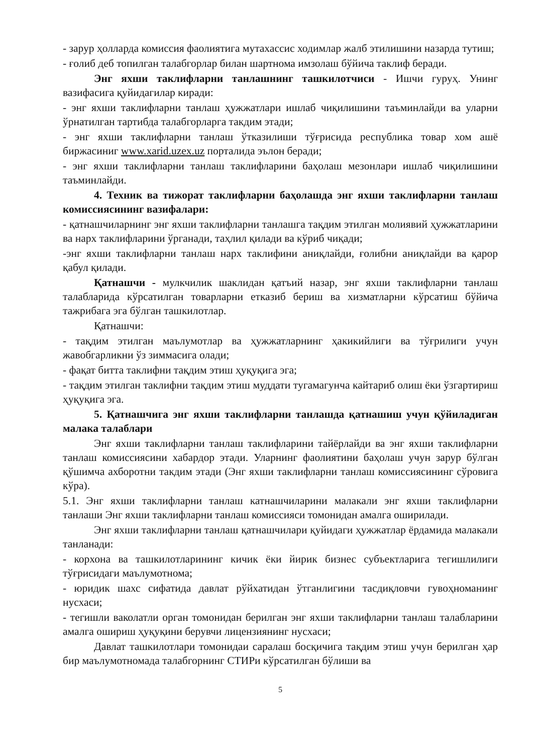- зарур ҳолларда комиссия фаолиятига мутахассис ходимлар жалб этилишини назарда тутиш;
- ғолиб деб топилган талабгорлар билан шартнома имзолаш бўйича таклиф беради.
Энг яхши таклифларни танлашнинг ташкилотчиси - Ишчи гуруҳ. Унинг вазифасига қуйидагилар киради:
- энг яхши таклифларни танлаш ҳужжатлари ишлаб чиқилишини таъминлайди ва уларни ўрнатилган тартибда талабгорларга такдим этади;
- энг яхши таклифларни танлаш ўтказилиши тўғрисида республика товар хом ашё биржасиниг www.xarid.uzex.uz порталида эълон беради;
- энг яхши таклифларни танлаш таклифларини баҳолаш мезонлари ишлаб чиқилишини таъминлайди.
4. Техник ва тижорат таклифларни баҳолашда энг яхши таклифларни танлаш комиссиясининг вазифалари:
- қатнашчиларнинг энг яхши таклифларни танлашга тақдим этилган молиявий ҳужжатларини ва нарх таклифларини ўрганади, таҳлил қилади ва кўриб чиқади;
-энг яхши таклифларни танлаш нарх таклифини аниқлайди, ғолибни аниқлайди ва қарор қабул қилади.
Қатнашчи - мулкчилик шаклидан қатъий назар, энг яхши таклифларни танлаш талабларида кўрсатилган товарларни етказиб бериш ва хизматларни кўрсатиш бўйича тажрибага эга бўлган ташкилотлар.
Қатнашчи:
- тақдим этилган маълумотлар ва ҳужжатларнинг ҳакикийлиги ва тўғрилиги учун жавобгарликни ўз зиммасига олади;
- фақат битта таклифни тақдим этиш ҳуқуқига эга;
- тақдим этилган таклифни тақдим этиш муддати тугамагунча кайтариб олиш ёки ўзгартириш ҳуқуқига эга.
5. Қатнашчига энг яхши таклифларни танлашда қатнашиш учун қўйиладиган малака талаблари
Энг яхши таклифларни танлаш таклифларини тайёрлайди ва энг яхши таклифларни танлаш комиссиясини хабардор этади. Уларнинг фаолиятини баҳолаш учун зарур бўлган қўшимча ахборотни такдим этади (Энг яхши таклифларни танлаш комиссиясининг сўровига кўра).
5.1. Энг яхши таклифларни танлаш катнашчиларини малакали энг яхши таклифларни танлаши Энг яхши таклифларни танлаш комиссияси томонидан амалга оширилади.
Энг яхши таклифларни танлаш қатнашчилари қуйидаги ҳужжатлар ёрдамида малакали танланади:
- корхона ва ташкилотларининг кичик ёки йирик бизнес субъектларига тегишлилиги тўғрисидаги маълумотнома;
- юридик шахс сифатида давлат рўйхатидан ўтганлигини тасдиқловчи гувоҳноманинг нусхаси;
- тегишли ваколатли орган томонидан берилган энг яхши таклифларни танлаш талабларини амалга ошириш ҳуқуқини берувчи лицензиянинг нусхаси;
Давлат ташкилотлари томонидаи саралаш босқичига тақдим этиш учун берилган ҳар бир маълумотномада талабгорнинг СТИРи кўрсатилган бўлиши ва
5